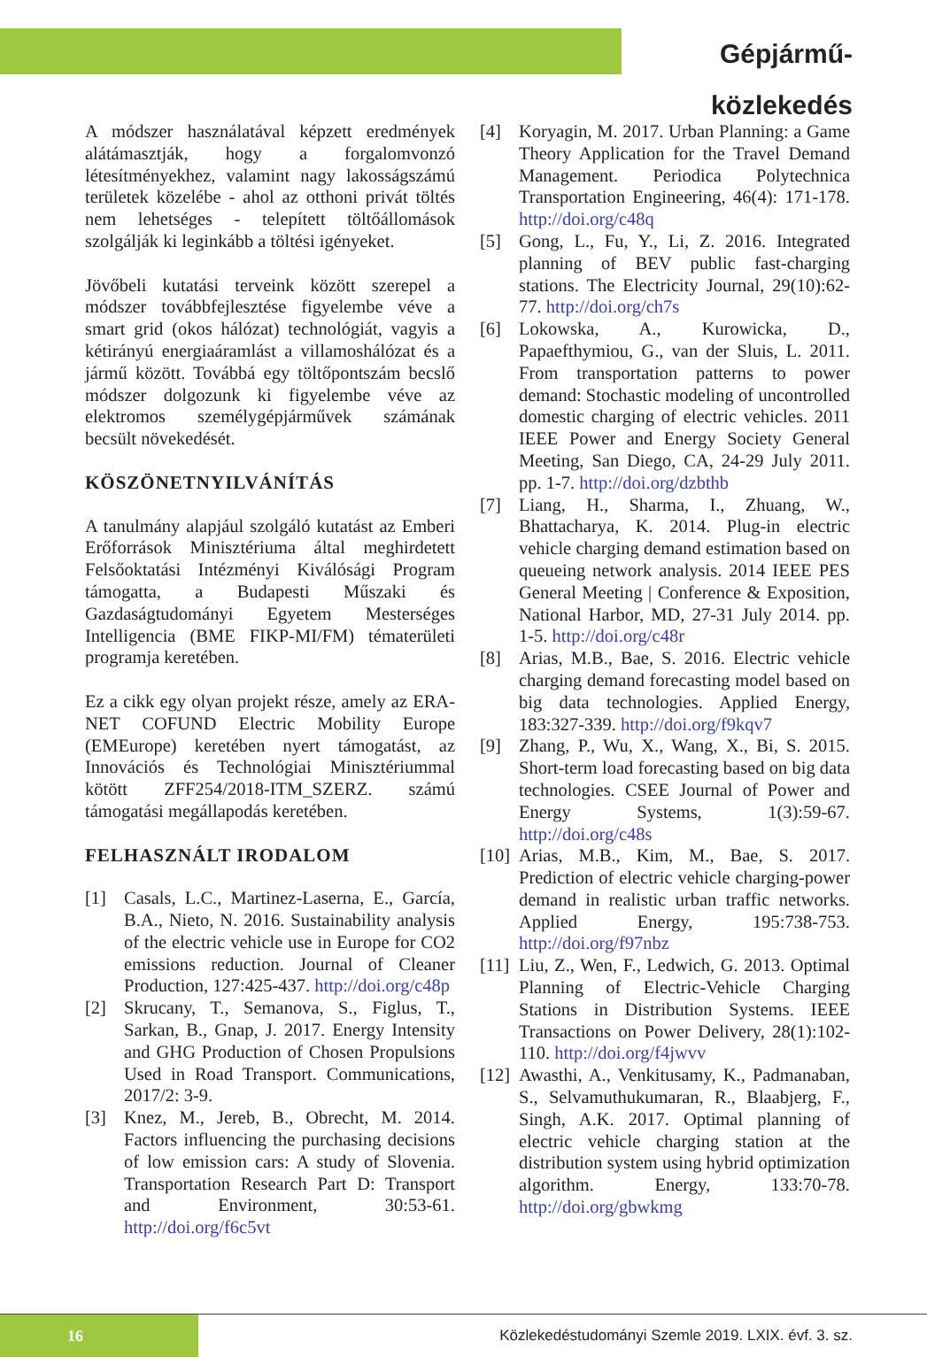Gépjármű-közlekedés
A módszer használatával képzett eredmények alátámasztják, hogy a forgalomvonzó létesítményekhez, valamint nagy lakosságszámú területek közelébe - ahol az otthoni privát töltés nem lehetséges - telepített töltőállomások szolgálják ki leginkább a töltési igényeket.
Jövőbeli kutatási terveink között szerepel a módszer továbbfejlesztése figyelembe véve a smart grid (okos hálózat) technológiát, vagyis a kétirányú energiaáramlást a villamoshálózat és a jármű között. Továbbá egy töltőpontszám becslő módszer dolgozunk ki figyelembe véve az elektromos személygépjárművek számának becsült növekedését.
KÖSZÖNETNYILVÁNÍTÁS
A tanulmány alapjául szolgáló kutatást az Emberi Erőforrások Minisztériuma által meghirdetett Felsőoktatási Intézményi Kiválósági Program támogatta, a Budapesti Műszaki és Gazdaságtudományi Egyetem Mesterséges Intelligencia (BME FIKP-MI/FM) tématerületi programja keretében.
Ez a cikk egy olyan projekt része, amely az ERA-NET COFUND Electric Mobility Europe (EMEurope) keretében nyert támogatást, az Innovációs és Technológiai Minisztériummal kötött ZFF254/2018-ITM_SZERZ. számú támogatási megállapodás keretében.
FELHASZNÁLT IRODALOM
[1] Casals, L.C., Martinez-Laserna, E., García, B.A., Nieto, N. 2016. Sustainability analysis of the electric vehicle use in Europe for CO2 emissions reduction. Journal of Cleaner Production, 127:425-437. http://doi.org/c48p
[2] Skrucany, T., Semanova, S., Figlus, T., Sarkan, B., Gnap, J. 2017. Energy Intensity and GHG Production of Chosen Propulsions Used in Road Transport. Communications, 2017/2: 3-9.
[3] Knez, M., Jereb, B., Obrecht, M. 2014. Factors influencing the purchasing decisions of low emission cars: A study of Slovenia. Transportation Research Part D: Transport and Environment, 30:53-61. http://doi.org/f6c5vt
[4] Koryagin, M. 2017. Urban Planning: a Game Theory Application for the Travel Demand Management. Periodica Polytechnica Transportation Engineering, 46(4): 171-178. http://doi.org/c48q
[5] Gong, L., Fu, Y., Li, Z. 2016. Integrated planning of BEV public fast-charging stations. The Electricity Journal, 29(10):62-77. http://doi.org/ch7s
[6] Lokowska, A., Kurowicka, D., Papaefthymiou, G., van der Sluis, L. 2011. From transportation patterns to power demand: Stochastic modeling of uncontrolled domestic charging of electric vehicles. 2011 IEEE Power and Energy Society General Meeting, San Diego, CA, 24-29 July 2011. pp. 1-7. http://doi.org/dzbthb
[7] Liang, H., Sharma, I., Zhuang, W., Bhattacharya, K. 2014. Plug-in electric vehicle charging demand estimation based on queueing network analysis. 2014 IEEE PES General Meeting | Conference & Exposition, National Harbor, MD, 27-31 July 2014. pp. 1-5. http://doi.org/c48r
[8] Arias, M.B., Bae, S. 2016. Electric vehicle charging demand forecasting model based on big data technologies. Applied Energy, 183:327-339. http://doi.org/f9kqv7
[9] Zhang, P., Wu, X., Wang, X., Bi, S. 2015. Short-term load forecasting based on big data technologies. CSEE Journal of Power and Energy Systems, 1(3):59-67. http://doi.org/c48s
[10] Arias, M.B., Kim, M., Bae, S. 2017. Prediction of electric vehicle charging-power demand in realistic urban traffic networks. Applied Energy, 195:738-753. http://doi.org/f97nbz
[11] Liu, Z., Wen, F., Ledwich, G. 2013. Optimal Planning of Electric-Vehicle Charging Stations in Distribution Systems. IEEE Transactions on Power Delivery, 28(1):102-110. http://doi.org/f4jwvv
[12] Awasthi, A., Venkitusamy, K., Padmanaban, S., Selvamuthukumaran, R., Blaabjerg, F., Singh, A.K. 2017. Optimal planning of electric vehicle charging station at the distribution system using hybrid optimization algorithm. Energy, 133:70-78. http://doi.org/gbwkmg
16 Közlekedéstudományi Szemle 2019. LXIX. évf. 3. sz.